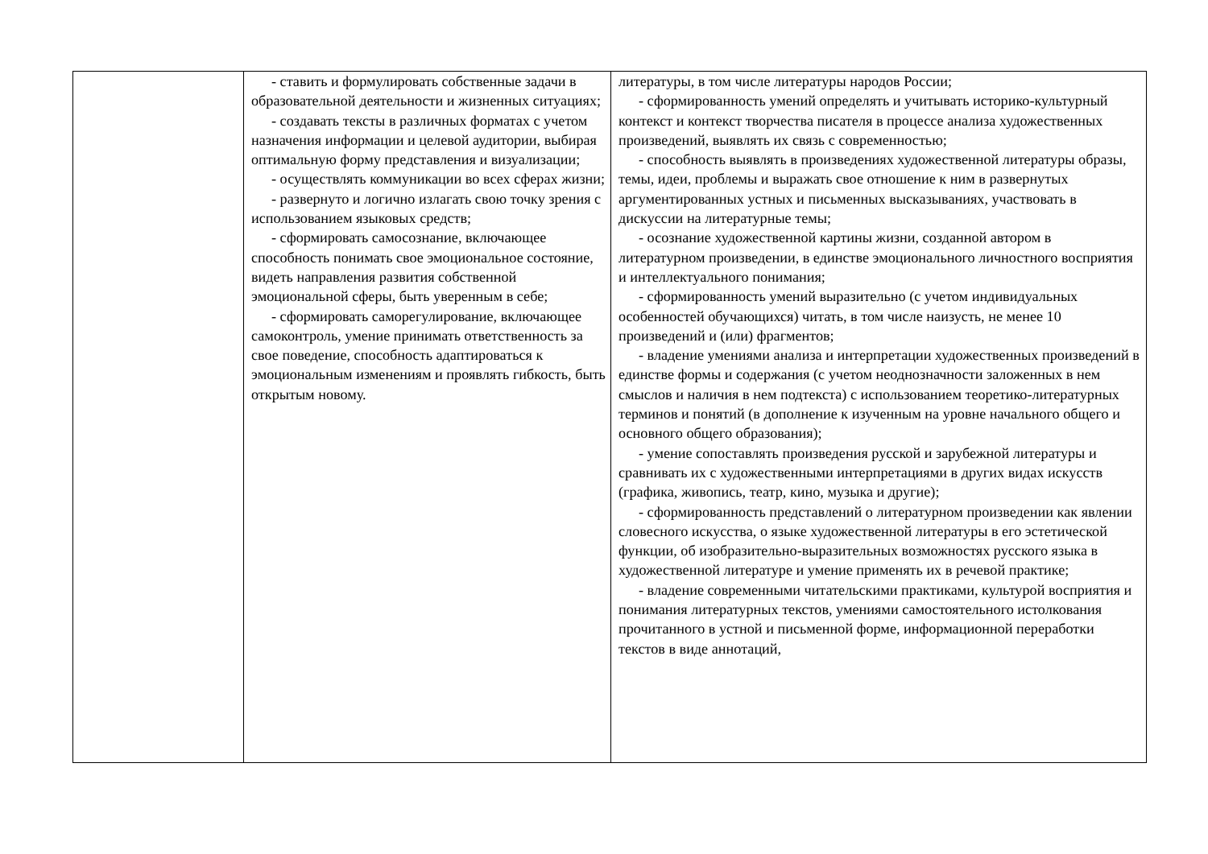| | - ставить и формулировать собственные задачи в образовательной деятельности и жизненных ситуациях; - создавать тексты в различных форматах с учетом назначения информации и целевой аудитории, выбирая оптимальную форму представления и визуализации; - осуществлять коммуникации во всех сферах жизни; - развернуто и логично излагать свою точку зрения с использованием языковых средств; - сформировать самосознание, включающее способность понимать свое эмоциональное состояние, видеть направления развития собственной эмоциональной сферы, быть уверенным в себе; - сформировать саморегулирование, включающее самоконтроль, умение принимать ответственность за свое поведение, способность адаптироваться к эмоциональным изменениям и проявлять гибкость, быть открытым новому. | литературы, в том числе литературы народов России; - сформированность умений определять и учитывать историко-культурный контекст и контекст творчества писателя в процессе анализа художественных произведений, выявлять их связь с современностью; - способность выявлять в произведениях художественной литературы образы, темы, идеи, проблемы и выражать свое отношение к ним в развернутых аргументированных устных и письменных высказываниях, участвовать в дискуссии на литературные темы; - осознание художественной картины жизни, созданной автором в литературном произведении, в единстве эмоционального личностного восприятия и интеллектуального понимания; - сформированность умений выразительно (с учетом индивидуальных особенностей обучающихся) читать, в том числе наизусть, не менее 10 произведений и (или) фрагментов; - владение умениями анализа и интерпретации художественных произведений в единстве формы и содержания (с учетом неоднозначности заложенных в нем смыслов и наличия в нем подтекста) с использованием теоретико-литературных терминов и понятий (в дополнение к изученным на уровне начального общего и основного общего образования); - умение сопоставлять произведения русской и зарубежной литературы и сравнивать их с художественными интерпретациями в других видах искусств (графика, живопись, театр, кино, музыка и другие); - сформированность представлений о литературном произведении как явлении словесного искусства, о языке художественной литературы в его эстетической функции, об изобразительно-выразительных возможностях русского языка в художественной литературе и умение применять их в речевой практике; - владение современными читательскими практиками, культурой восприятия и понимания литературных текстов, умениями самостоятельного истолкования прочитанного в устной и письменной форме, информационной переработки текстов в виде аннотаций, |